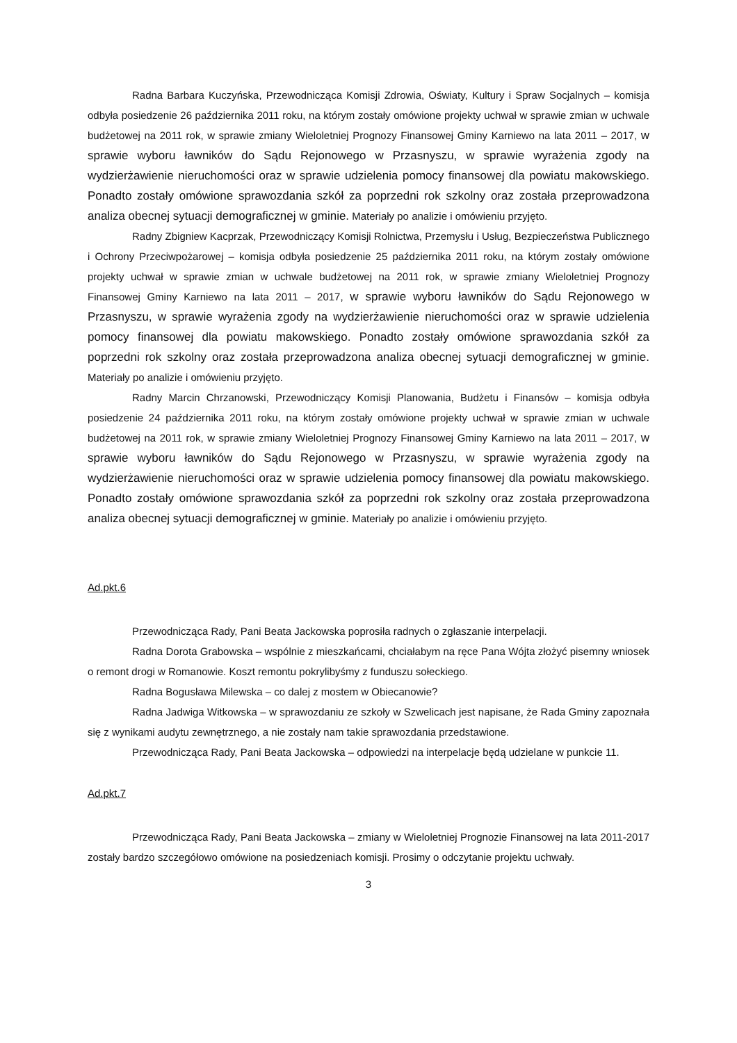Radna Barbara Kuczyńska, Przewodnicząca Komisji Zdrowia, Oświaty, Kultury i Spraw Socjalnych – komisja odbyła posiedzenie 26 października 2011 roku, na którym zostały omówione projekty uchwał w sprawie zmian w uchwale budżetowej na 2011 rok, w sprawie zmiany Wieloletniej Prognozy Finansowej Gminy Karniewo na lata 2011 – 2017, w sprawie wyboru ławników do Sądu Rejonowego w Przasnyszu, w sprawie wyrażenia zgody na wydzierżawienie nieruchomości oraz w sprawie udzielenia pomocy finansowej dla powiatu makowskiego. Ponadto zostały omówione sprawozdania szkół za poprzedni rok szkolny oraz została przeprowadzona analiza obecnej sytuacji demograficznej w gminie. Materiały po analizie i omówieniu przyjęto.
Radny Zbigniew Kacprzak, Przewodniczący Komisji Rolnictwa, Przemysłu i Usług, Bezpieczeństwa Publicznego i Ochrony Przeciwpożarowej – komisja odbyła posiedzenie 25 października 2011 roku, na którym zostały omówione projekty uchwał w sprawie zmian w uchwale budżetowej na 2011 rok, w sprawie zmiany Wieloletniej Prognozy Finansowej Gminy Karniewo na lata 2011 – 2017, w sprawie wyboru ławników do Sądu Rejonowego w Przasnyszu, w sprawie wyrażenia zgody na wydzierżawienie nieruchomości oraz w sprawie udzielenia pomocy finansowej dla powiatu makowskiego. Ponadto zostały omówione sprawozdania szkół za poprzedni rok szkolny oraz została przeprowadzona analiza obecnej sytuacji demograficznej w gminie. Materiały po analizie i omówieniu przyjęto.
Radny Marcin Chrzanowski, Przewodniczący Komisji Planowania, Budżetu i Finansów – komisja odbyła posiedzenie 24 października 2011 roku, na którym zostały omówione projekty uchwał w sprawie zmian w uchwale budżetowej na 2011 rok, w sprawie zmiany Wieloletniej Prognozy Finansowej Gminy Karniewo na lata 2011 – 2017, w sprawie wyboru ławników do Sądu Rejonowego w Przasnyszu, w sprawie wyrażenia zgody na wydzierżawienie nieruchomości oraz w sprawie udzielenia pomocy finansowej dla powiatu makowskiego. Ponadto zostały omówione sprawozdania szkół za poprzedni rok szkolny oraz została przeprowadzona analiza obecnej sytuacji demograficznej w gminie. Materiały po analizie i omówieniu przyjęto.
Ad.pkt.6
Przewodnicząca Rady, Pani Beata Jackowska poprosiła radnych o zgłaszanie interpelacji.
Radna Dorota Grabowska – wspólnie z mieszkańcami, chciałabym na ręce Pana Wójta złożyć pisemny wniosek o remont drogi w Romanowie. Koszt remontu pokrylibyśmy z funduszu sołeckiego.
Radna Bogusława Milewska – co dalej z mostem w Obiecanowie?
Radna Jadwiga Witkowska – w sprawozdaniu ze szkoły w Szwelicach jest napisane, że Rada Gminy zapoznała się z wynikami audytu zewnętrznego, a nie zostały nam takie sprawozdania przedstawione.
Przewodnicząca Rady, Pani Beata Jackowska – odpowiedzi na interpelacje będą udzielane w punkcie 11.
Ad.pkt.7
Przewodnicząca Rady, Pani Beata Jackowska – zmiany w Wieloletniej Prognozie Finansowej na lata 2011-2017 zostały bardzo szczegółowo omówione na posiedzeniach komisji. Prosimy o odczytanie projektu uchwały.
3